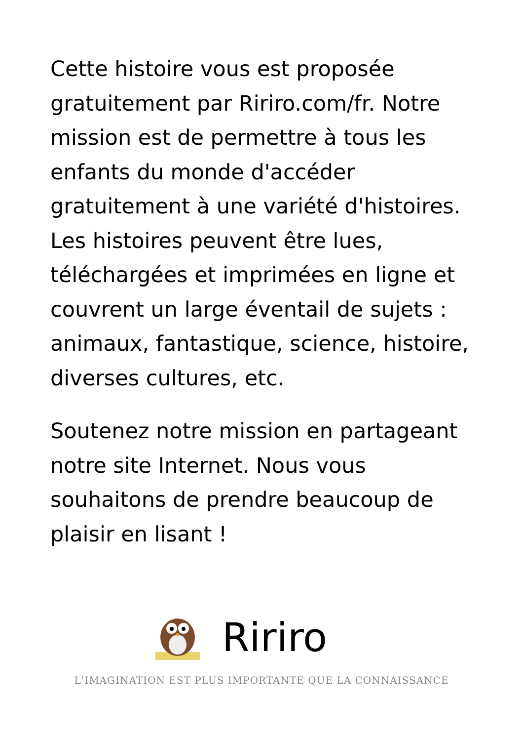Cette histoire vous est proposée gratuitement par Ririro.com/fr. Notre mission est de permettre à tous les enfants du monde d'accéder gratuitement à une variété d'histoires. Les histoires peuvent être lues, téléchargées et imprimées en ligne et couvrent un large éventail de sujets : animaux, fantastique, science, histoire, diverses cultures, etc.
Soutenez notre mission en partageant notre site Internet. Nous vous souhaitons de prendre beaucoup de plaisir en lisant !
Ririro
L'IMAGINATION EST PLUS IMPORTANTE QUE LA CONNAISSANCE